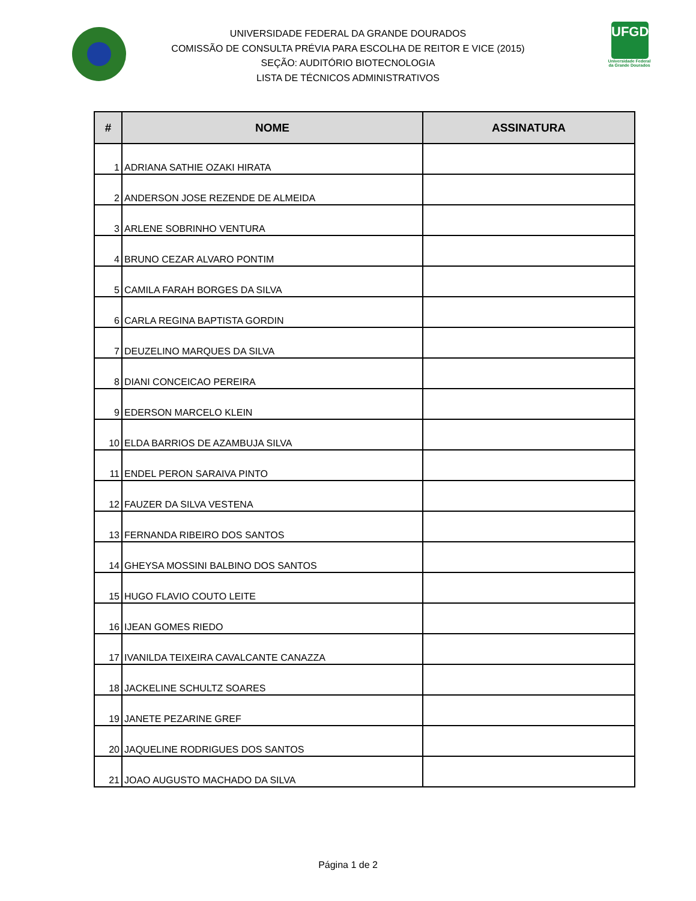UNIVERSIDADE FEDERAL DA GRANDE DOURADOS
COMISSÃO DE CONSULTA PRÉVIA PARA ESCOLHA DE REITOR E VICE (2015)
SEÇÃO: AUDITÓRIO BIOTECNOLOGIA
LISTA DE TÉCNICOS ADMINISTRATIVOS
UFGD
Universidade Federal da Grande Dourados
| # | NOME | ASSINATURA |
| --- | --- | --- |
| 1 | ADRIANA SATHIE OZAKI HIRATA | |
| 2 | ANDERSON JOSE REZENDE DE ALMEIDA | |
| 3 | ARLENE SOBRINHO VENTURA | |
| 4 | BRUNO CEZAR ALVARO PONTIM | |
| 5 | CAMILA FARAH BORGES DA SILVA | |
| 6 | CARLA REGINA BAPTISTA GORDIN | |
| 7 | DEUZELINO MARQUES DA SILVA | |
| 8 | DIANI CONCEICAO PEREIRA | |
| 9 | EDERSON MARCELO KLEIN | |
| 10 | ELDA BARRIOS DE AZAMBUJA SILVA | |
| 11 | ENDEL PERON SARAIVA PINTO | |
| 12 | FAUZER DA SILVA VESTENA | |
| 13 | FERNANDA RIBEIRO DOS SANTOS | |
| 14 | GHEYSA MOSSINI BALBINO DOS SANTOS | |
| 15 | HUGO FLAVIO COUTO LEITE | |
| 16 | IJEAN GOMES RIEDO | |
| 17 | IVANILDA TEIXEIRA CAVALCANTE CANAZZA | |
| 18 | JACKELINE SCHULTZ SOARES | |
| 19 | JANETE PEZARINE GREF | |
| 20 | JAQUELINE RODRIGUES DOS SANTOS | |
| 21 | JOAO AUGUSTO MACHADO DA SILVA | |
Página 1 de 2